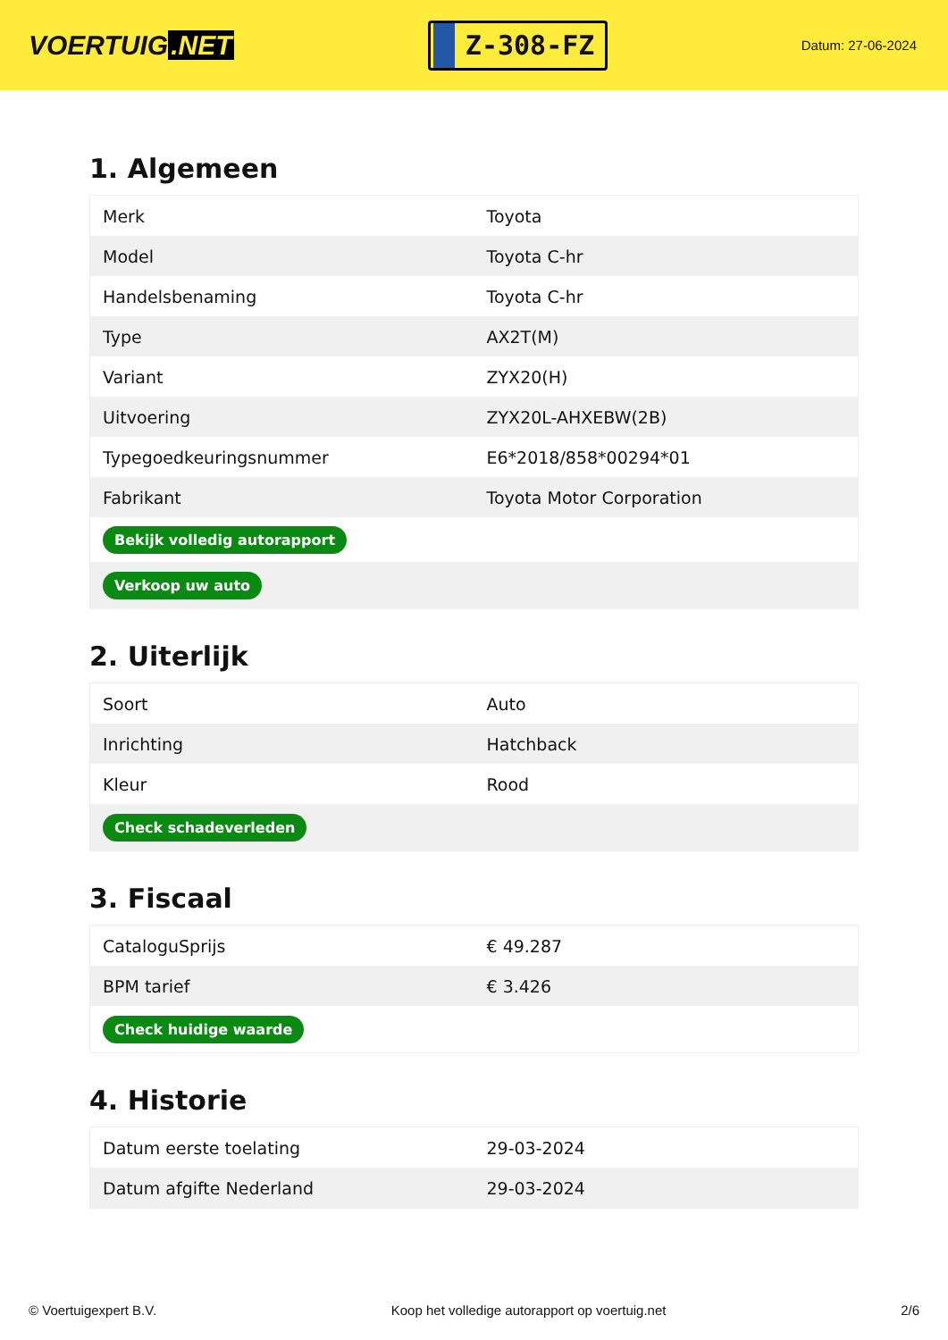VOERTUIG.NET
Z-308-FZ
Datum: 27-06-2024
1. Algemeen
| Merk | Toyota |
| Model | Toyota C-hr |
| Handelsbenaming | Toyota C-hr |
| Type | AX2T(M) |
| Variant | ZYX20(H) |
| Uitvoering | ZYX20L-AHXEBW(2B) |
| Typegoedkeuringsnummer | E6*2018/858*00294*01 |
| Fabrikant | Toyota Motor Corporation |
| Bekijk volledig autorapport | |
| Verkoop uw auto | |
2. Uiterlijk
| Soort | Auto |
| Inrichting | Hatchback |
| Kleur | Rood |
| Check schadeverleden | |
3. Fiscaal
| CataloguSprijs | € 49.287 |
| BPM tarief | € 3.426 |
| Check huidige waarde | |
4. Historie
| Datum eerste toelating | 29-03-2024 |
| Datum afgifte Nederland | 29-03-2024 |
© Voertuigexpert B.V. Koop het volledige autorapport op voertuig.net 2/6